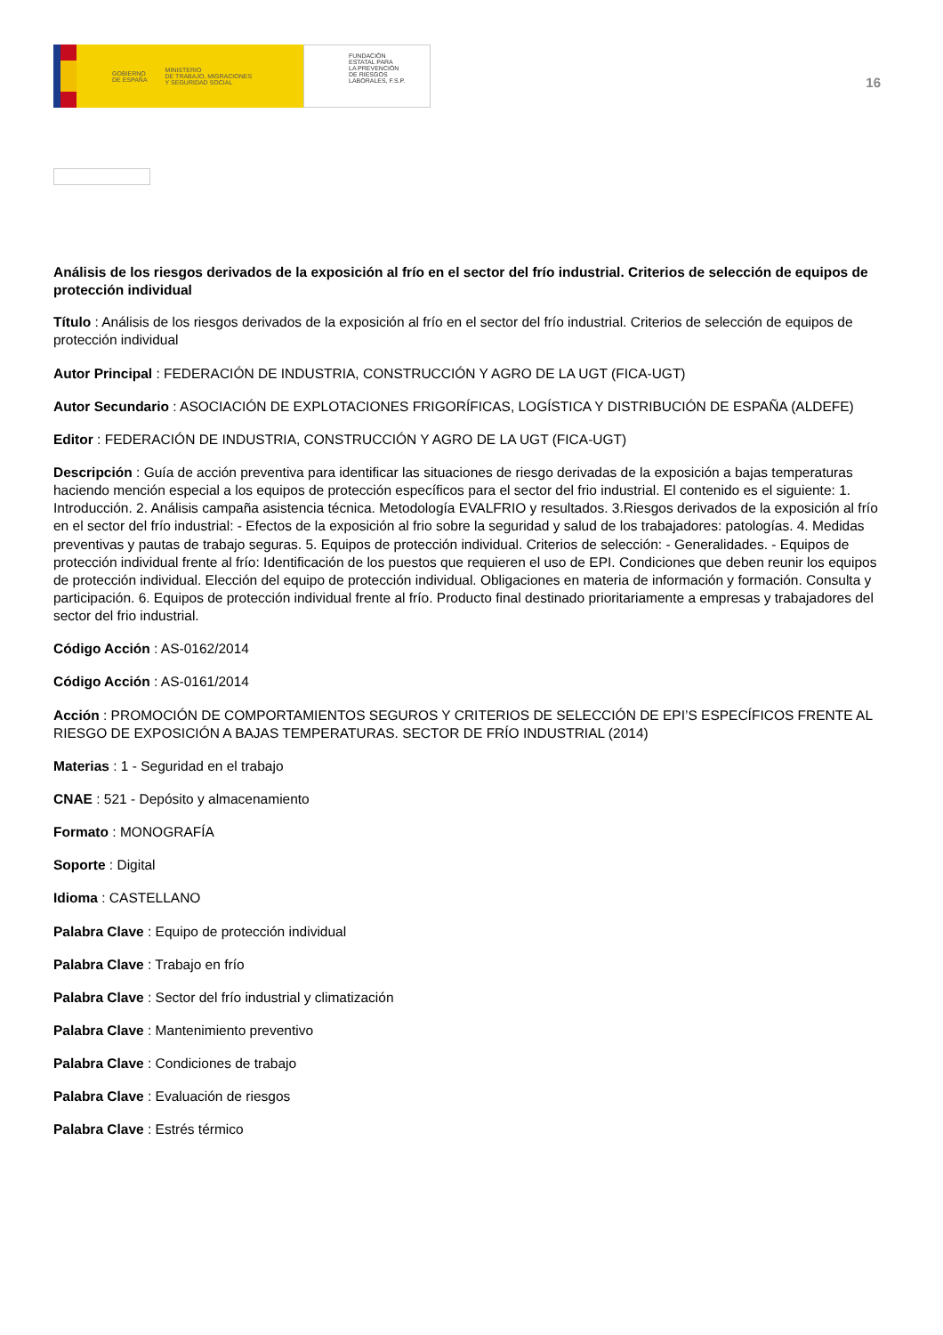GOBIERNO
DE ESPAÑA MINISTERIO
DE TRABAJO, MIGRACIONES
Y SEGURIDAD SOCIAL
FUNDACIÓN
ESTATAL PARA
LA PREVENCIÓN
DE RIESGOS
LABORALES, F.S.P.
16
Análisis de los riesgos derivados de la exposición al frío en el sector del frío industrial. Criterios de selección de equipos de protección individual
Título : Análisis de los riesgos derivados de la exposición al frío en el sector del frío industrial. Criterios de selección de equipos de protección individual
Autor Principal : FEDERACIÓN DE INDUSTRIA, CONSTRUCCIÓN Y AGRO DE LA UGT (FICA-UGT)
Autor Secundario : ASOCIACIÓN DE EXPLOTACIONES FRIGORÍFICAS, LOGÍSTICA Y DISTRIBUCIÓN DE ESPAÑA (ALDEFE)
Editor : FEDERACIÓN DE INDUSTRIA, CONSTRUCCIÓN Y AGRO DE LA UGT (FICA-UGT)
Descripción : Guía de acción preventiva para identificar las situaciones de riesgo derivadas de la exposición a bajas temperaturas haciendo mención especial a los equipos de protección específicos para el sector del frio industrial. El contenido es el siguiente: 1. Introducción. 2. Análisis campaña asistencia técnica. Metodología EVALFRIO y resultados. 3.Riesgos derivados de la exposición al frío en el sector del frío industrial: - Efectos de la exposición al frio sobre la seguridad y salud de los trabajadores: patologías. 4. Medidas preventivas y pautas de trabajo seguras. 5. Equipos de protección individual. Criterios de selección: - Generalidades. - Equipos de protección individual frente al frío: Identificación de los puestos que requieren el uso de EPI. Condiciones que deben reunir los equipos de protección individual. Elección del equipo de protección individual. Obligaciones en materia de información y formación. Consulta y participación. 6. Equipos de protección individual frente al frío. Producto final destinado prioritariamente a empresas y trabajadores del sector del frio industrial.
Código Acción : AS-0162/2014
Código Acción : AS-0161/2014
Acción : PROMOCIÓN DE COMPORTAMIENTOS SEGUROS Y CRITERIOS DE SELECCIÓN DE EPI’S ESPECÍFICOS FRENTE AL RIESGO DE EXPOSICIÓN A BAJAS TEMPERATURAS. SECTOR DE FRÍO INDUSTRIAL (2014)
Materias : 1 - Seguridad en el trabajo
CNAE : 521 - Depósito y almacenamiento
Formato : MONOGRAFÍA
Soporte : Digital
Idioma : CASTELLANO
Palabra Clave : Equipo de protección individual
Palabra Clave : Trabajo en frío
Palabra Clave : Sector del frío industrial y climatización
Palabra Clave : Mantenimiento preventivo
Palabra Clave : Condiciones de trabajo
Palabra Clave : Evaluación de riesgos
Palabra Clave : Estrés térmico